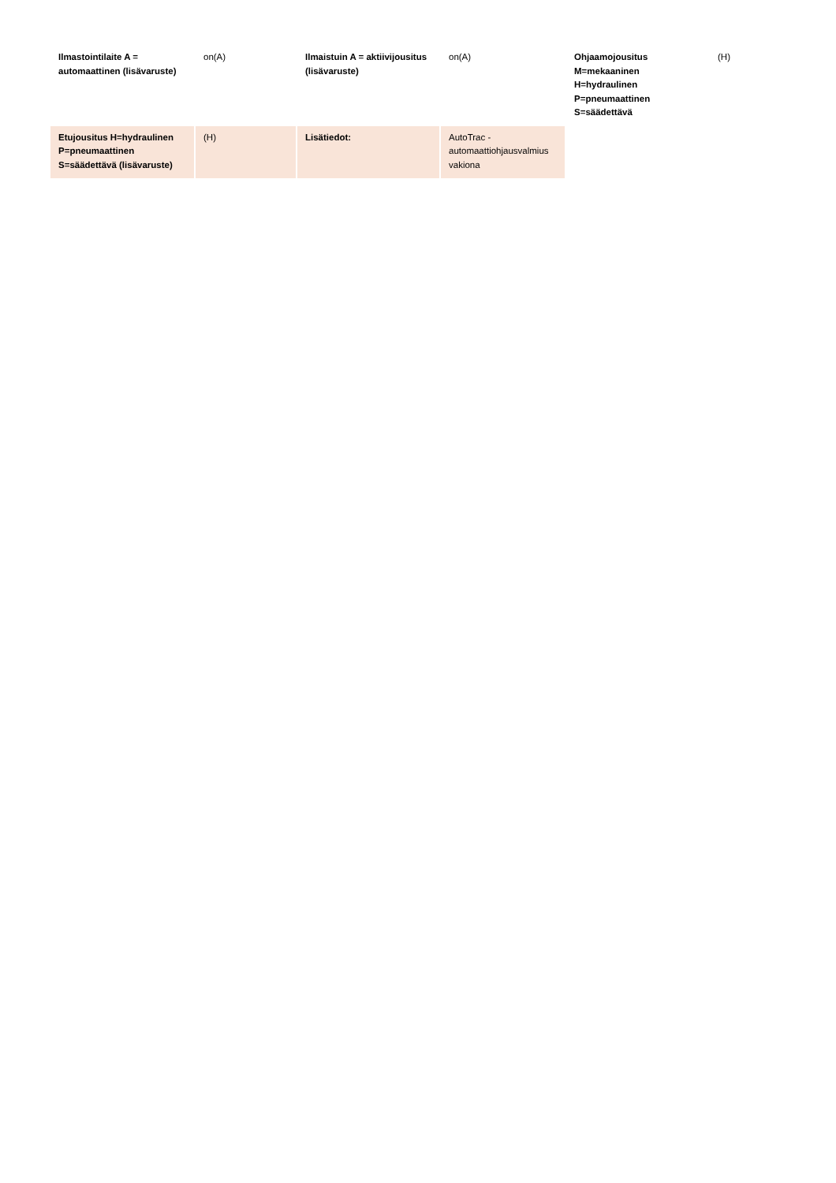| Ilmastointilaite A = automaattinen (lisävaruste) | on(A) | Ilmaistuin A = aktiivijousitus (lisävaruste) | on(A) | Ohjaamojousitus M=mekaaninen H=hydraulinen P=pneumaattinen S=säädettävä | (H) |
| Etujousitus H=hydraulinen P=pneumaattinen S=säädettävä (lisävaruste) | (H) | Lisätiedot: | AutoTrac - automaattiohjausvalmius vakiona | | |